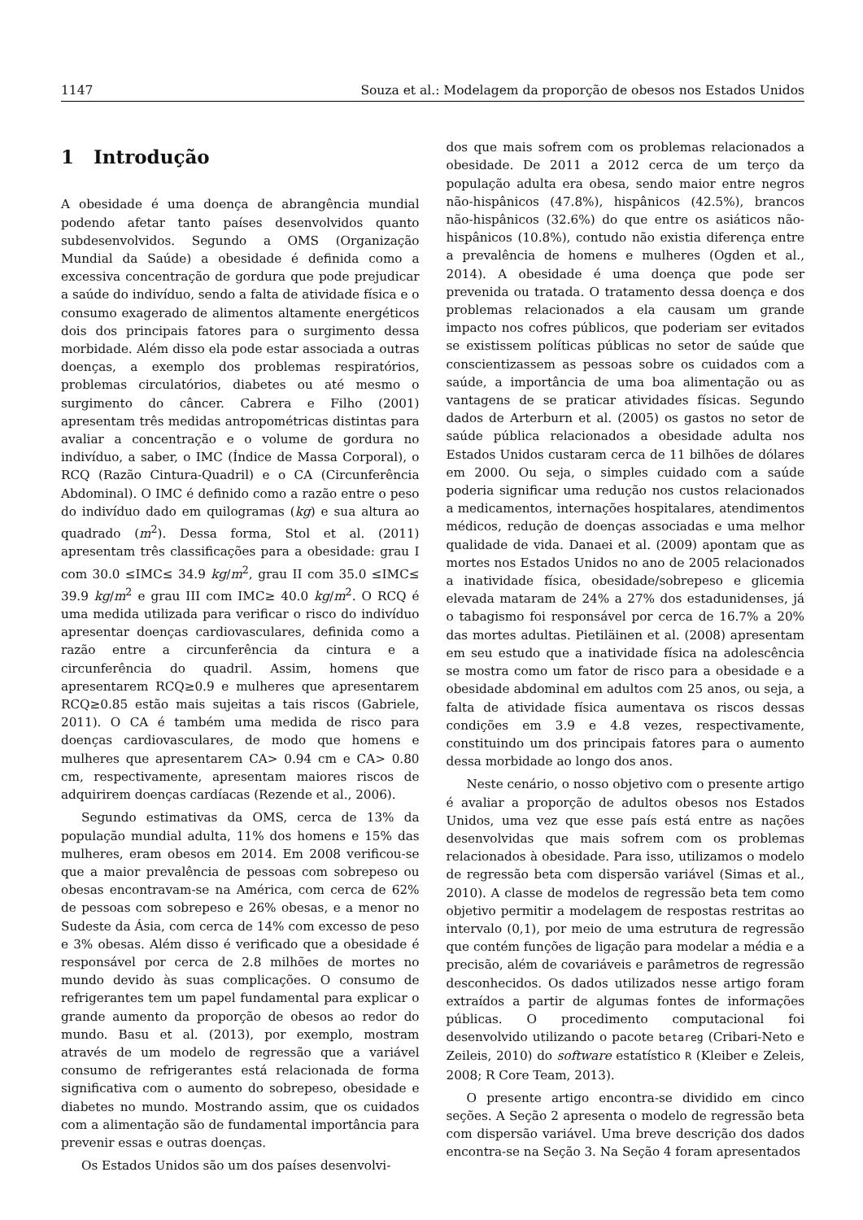1147 Souza et al.: Modelagem da proporção de obesos nos Estados Unidos
1 Introdução
A obesidade é uma doença de abrangência mundial podendo afetar tanto países desenvolvidos quanto subdesenvolvidos. Segundo a OMS (Organização Mundial da Saúde) a obesidade é definida como a excessiva concentração de gordura que pode prejudicar a saúde do indivíduo, sendo a falta de atividade física e o consumo exagerado de alimentos altamente energéticos dois dos principais fatores para o surgimento dessa morbidade. Além disso ela pode estar associada a outras doenças, a exemplo dos problemas respiratórios, problemas circulatórios, diabetes ou até mesmo o surgimento do câncer. Cabrera e Filho (2001) apresentam três medidas antropométricas distintas para avaliar a concentração e o volume de gordura no indivíduo, a saber, o IMC (Índice de Massa Corporal), o RCQ (Razão Cintura-Quadril) e o CA (Circunferência Abdominal). O IMC é definido como a razão entre o peso do indivíduo dado em quilogramas (kg) e sua altura ao quadrado (m<sup>2</sup>). Dessa forma, Stol et al. (2011) apresentam três classificações para a obesidade: grau I com 30.0 ≤IMC≤ 34.9 kg/m<sup>2</sup>, grau II com 35.0 ≤IMC≤ 39.9 kg/m<sup>2</sup> e grau III com IMC≥ 40.0 kg/m<sup>2</sup>. O RCQ é uma medida utilizada para verificar o risco do indivíduo apresentar doenças cardiovasculares, definida como a razão entre a circunferência da cintura e a circunferência do quadril. Assim, homens que apresentarem RCQ≥0.9 e mulheres que apresentarem RCQ≥0.85 estão mais sujeitas a tais riscos (Gabriele, 2011). O CA é também uma medida de risco para doenças cardiovasculares, de modo que homens e mulheres que apresentarem CA> 0.94 cm e CA> 0.80 cm, respectivamente, apresentam maiores riscos de adquirirem doenças cardíacas (Rezende et al., 2006).
Segundo estimativas da OMS, cerca de 13% da população mundial adulta, 11% dos homens e 15% das mulheres, eram obesos em 2014. Em 2008 verificou-se que a maior prevalência de pessoas com sobrepeso ou obesas encontravam-se na América, com cerca de 62% de pessoas com sobrepeso e 26% obesas, e a menor no Sudeste da Ásia, com cerca de 14% com excesso de peso e 3% obesas. Além disso é verificado que a obesidade é responsável por cerca de 2.8 milhões de mortes no mundo devido às suas complicações. O consumo de refrigerantes tem um papel fundamental para explicar o grande aumento da proporção de obesos ao redor do mundo. Basu et al. (2013), por exemplo, mostram através de um modelo de regressão que a variável consumo de refrigerantes está relacionada de forma significativa com o aumento do sobrepeso, obesidade e diabetes no mundo. Mostrando assim, que os cuidados com a alimentação são de fundamental importância para prevenir essas e outras doenças.
Os Estados Unidos são um dos países desenvolvi-
dos que mais sofrem com os problemas relacionados a obesidade. De 2011 a 2012 cerca de um terço da população adulta era obesa, sendo maior entre negros não-hispânicos (47.8%), hispânicos (42.5%), brancos não-hispânicos (32.6%) do que entre os asiáticos não-hispânicos (10.8%), contudo não existia diferença entre a prevalência de homens e mulheres (Ogden et al., 2014). A obesidade é uma doença que pode ser prevenida ou tratada. O tratamento dessa doença e dos problemas relacionados a ela causam um grande impacto nos cofres públicos, que poderiam ser evitados se existissem políticas públicas no setor de saúde que conscientizassem as pessoas sobre os cuidados com a saúde, a importância de uma boa alimentação ou as vantagens de se praticar atividades físicas. Segundo dados de Arterburn et al. (2005) os gastos no setor de saúde pública relacionados a obesidade adulta nos Estados Unidos custaram cerca de 11 bilhões de dólares em 2000. Ou seja, o simples cuidado com a saúde poderia significar uma redução nos custos relacionados a medicamentos, internações hospitalares, atendimentos médicos, redução de doenças associadas e uma melhor qualidade de vida. Danaei et al. (2009) apontam que as mortes nos Estados Unidos no ano de 2005 relacionados a inatividade física, obesidade/sobrepeso e glicemia elevada mataram de 24% a 27% dos estadunidenses, já o tabagismo foi responsável por cerca de 16.7% a 20% das mortes adultas. Pietiläinen et al. (2008) apresentam em seu estudo que a inatividade física na adolescência se mostra como um fator de risco para a obesidade e a obesidade abdominal em adultos com 25 anos, ou seja, a falta de atividade física aumentava os riscos dessas condições em 3.9 e 4.8 vezes, respectivamente, constituindo um dos principais fatores para o aumento dessa morbidade ao longo dos anos.
Neste cenário, o nosso objetivo com o presente artigo é avaliar a proporção de adultos obesos nos Estados Unidos, uma vez que esse país está entre as nações desenvolvidas que mais sofrem com os problemas relacionados à obesidade. Para isso, utilizamos o modelo de regressão beta com dispersão variável (Simas et al., 2010). A classe de modelos de regressão beta tem como objetivo permitir a modelagem de respostas restritas ao intervalo (0,1), por meio de uma estrutura de regressão que contém funções de ligação para modelar a média e a precisão, além de covariáveis e parâmetros de regressão desconhecidos. Os dados utilizados nesse artigo foram extraídos a partir de algumas fontes de informações públicas. O procedimento computacional foi desenvolvido utilizando o pacote betareg (Cribari-Neto e Zeileis, 2010) do software estatístico R (Kleiber e Zeleis, 2008; R Core Team, 2013).
O presente artigo encontra-se dividido em cinco seções. A Seção 2 apresenta o modelo de regressão beta com dispersão variável. Uma breve descrição dos dados encontra-se na Seção 3. Na Seção 4 foram apresentados